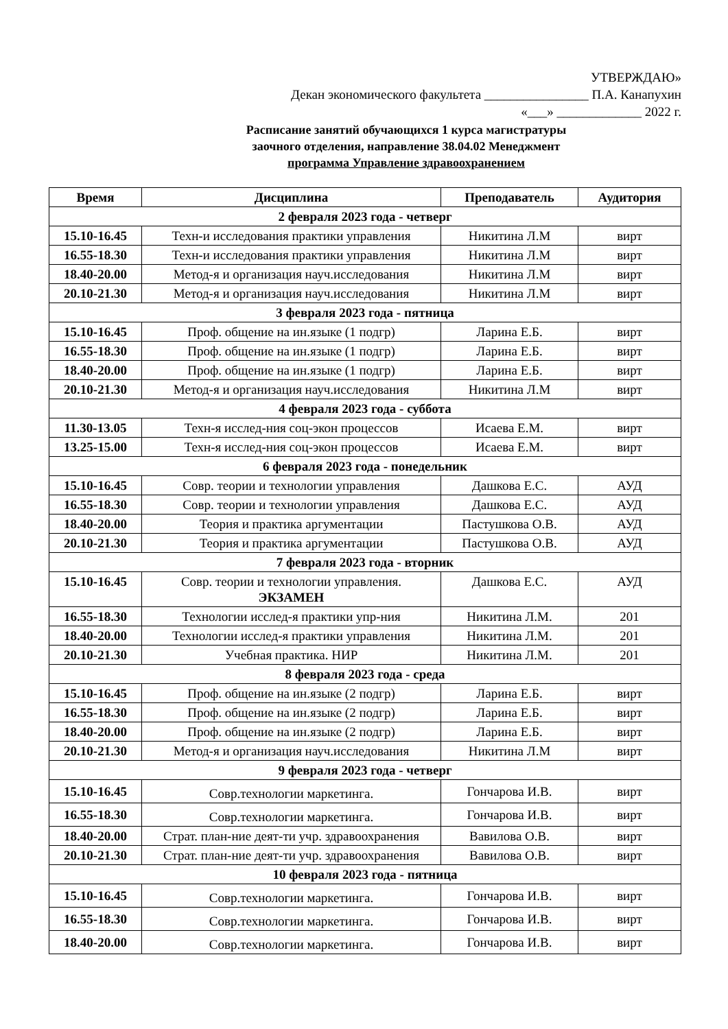УТВЕРЖДАЮ»
Декан экономического факультета ________________ П.А. Канапухин
«___» _____________ 2022 г.
Расписание занятий обучающихся 1 курса магистратуры
заочного отделения, направление 38.04.02 Менеджмент
программа Управление здравоохранением
| Время | Дисциплина | Преподаватель | Аудитория |
| --- | --- | --- | --- |
| 2 февраля 2023 года - четверг | | | |
| 15.10-16.45 | Техн-и исследования практики управления | Никитина Л.М | вирт |
| 16.55-18.30 | Техн-и исследования практики управления | Никитина Л.М | вирт |
| 18.40-20.00 | Метод-я и организация науч.исследования | Никитина Л.М | вирт |
| 20.10-21.30 | Метод-я и организация науч.исследования | Никитина Л.М | вирт |
| 3 февраля 2023 года - пятница | | | |
| 15.10-16.45 | Проф. общение на ин.языке (1 подгр) | Ларина Е.Б. | вирт |
| 16.55-18.30 | Проф. общение на ин.языке (1 подгр) | Ларина Е.Б. | вирт |
| 18.40-20.00 | Проф. общение на ин.языке (1 подгр) | Ларина Е.Б. | вирт |
| 20.10-21.30 | Метод-я и организация науч.исследования | Никитина Л.М | вирт |
| 4 февраля 2023 года - суббота | | | |
| 11.30-13.05 | Техн-я исслед-ния соц-экон процессов | Исаева Е.М. | вирт |
| 13.25-15.00 | Техн-я исслед-ния соц-экон процессов | Исаева Е.М. | вирт |
| 6 февраля 2023 года - понедельник | | | |
| 15.10-16.45 | Совр. теории и технологии управления | Дашкова Е.С. | АУД |
| 16.55-18.30 | Совр. теории и технологии управления | Дашкова Е.С. | АУД |
| 18.40-20.00 | Теория и практика аргументации | Пастушкова О.В. | АУД |
| 20.10-21.30 | Теория и практика аргументации | Пастушкова О.В. | АУД |
| 7 февраля 2023 года - вторник | | | |
| 15.10-16.45 | Совр. теории и технологии управления. ЭКЗАМЕН | Дашкова Е.С. | АУД |
| 16.55-18.30 | Технологии исслед-я практики упр-ния | Никитина Л.М. | 201 |
| 18.40-20.00 | Технологии исслед-я практики управления | Никитина Л.М. | 201 |
| 20.10-21.30 | Учебная практика. НИР | Никитина Л.М. | 201 |
| 8 февраля 2023 года - среда | | | |
| 15.10-16.45 | Проф. общение на ин.языке (2 подгр) | Ларина Е.Б. | вирт |
| 16.55-18.30 | Проф. общение на ин.языке (2 подгр) | Ларина Е.Б. | вирт |
| 18.40-20.00 | Проф. общение на ин.языке (2 подгр) | Ларина Е.Б. | вирт |
| 20.10-21.30 | Метод-я и организация науч.исследования | Никитина Л.М | вирт |
| 9 февраля 2023 года - четверг | | | |
| 15.10-16.45 | Совр.технологии маркетинга. | Гончарова И.В. | вирт |
| 16.55-18.30 | Совр.технологии маркетинга. | Гончарова И.В. | вирт |
| 18.40-20.00 | Страт. план-ние деят-ти учр. здравоохранения | Вавилова О.В. | вирт |
| 20.10-21.30 | Страт. план-ние деят-ти учр. здравоохранения | Вавилова О.В. | вирт |
| 10 февраля 2023 года - пятница | | | |
| 15.10-16.45 | Совр.технологии маркетинга. | Гончарова И.В. | вирт |
| 16.55-18.30 | Совр.технологии маркетинга. | Гончарова И.В. | вирт |
| 18.40-20.00 | Совр.технологии маркетинга. | Гончарова И.В. | вирт |